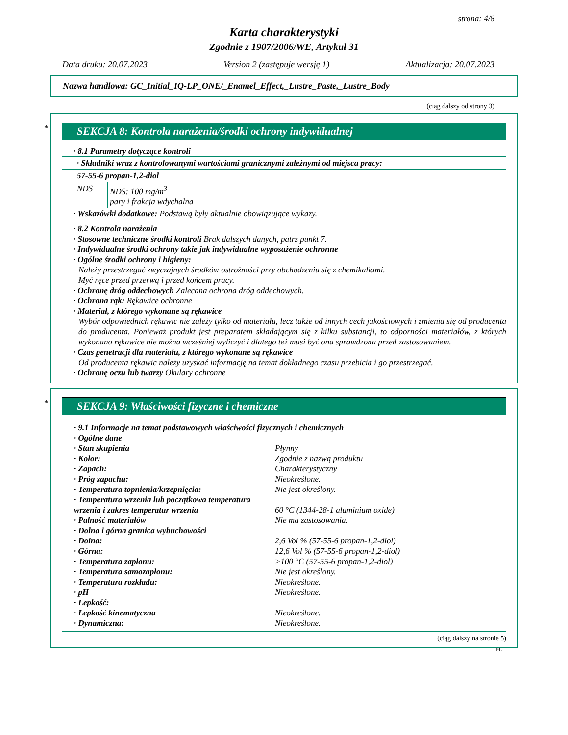strona: 4/8
Karta charakterystyki
Zgodnie z 1907/2006/WE, Artykuł 31
Data druku: 20.07.2023 Version 2 (zastępuje wersję 1) Aktualizacja: 20.07.2023
Nazwa handlowa: GC_Initial_IQ-LP_ONE/_Enamel_Effect,_Lustre_Paste,_Lustre_Body
(ciąg dalszy od strony 3)
*
SEKCJA 8: Kontrola narażenia/środki ochrony indywidualnej
· 8.1 Parametry dotyczące kontroli
| · Składniki wraz z kontrolowanymi wartościami granicznymi zależnymi od miejsca pracy: | |
| 57-55-6 propan-1,2-diol | |
| NDS | NDS: 100 mg/m<sup>3</sup> pary i frakcja wdychalna |
· Wskazówki dodatkowe: Podstawą były aktualnie obowiązujące wykazy.
· 8.2 Kontrola narażenia
· Stosowne techniczne środki kontroli Brak dalszych danych, patrz punkt 7.
· Indywidualne środki ochrony takie jak indywidualne wyposażenie ochronne
· Ogólne środki ochrony i higieny:
Należy przestrzegać zwyczajnych środków ostrożności przy obchodzeniu się z chemikaliami.
Myć ręce przed przerwą i przed końcem pracy.
· Ochronę dróg oddechowych Zalecana ochrona dróg oddechowych.
· Ochrona rąk: Rękawice ochronne
· Materiał, z którego wykonane są rękawice
Wybór odpowiednich rękawic nie zależy tylko od materiału, lecz także od innych cech jakościowych i zmienia się od producenta do producenta. Ponieważ produkt jest preparatem składającym się z kilku substancji, to odporności materiałów, z których wykonano rękawice nie można wcześniej wyliczyć i dlatego też musi być ona sprawdzona przed zastosowaniem.
· Czas penetracji dla materiału, z którego wykonane są rękawice
Od producenta rękawic należy uzyskać informację na temat dokładnego czasu przebicia i go przestrzegać.
· Ochronę oczu lub twarzy Okulary ochronne
*
SEKCJA 9: Właściwości fizyczne i chemiczne
· 9.1 Informacje na temat podstawowych właściwości fizycznych i chemicznych
· Ogólne dane
| · Stan skupienia | Płynny |
| · Kolor: | Zgodnie z nazwą produktu |
| · Zapach: | Charakterystyczny |
| · Próg zapachu: | Nieokreślone. |
| · Temperatura topnienia/krzepnięcia: | Nie jest określony. |
| · Temperatura wrzenia lub początkowa temperatura wrzenia i zakres temperatur wrzenia | 60 °C (1344-28-1 aluminium oxide) |
| · Palność materiałów | Nie ma zastosowania. |
| · Dolna i górna granica wybuchowości | |
| · Dolna: | 2,6 Vol % (57-55-6 propan-1,2-diol) |
| · Górna: | 12,6 Vol % (57-55-6 propan-1,2-diol) |
| · Temperatura zapłonu: | >100 °C (57-55-6 propan-1,2-diol) |
| · Temperatura samozapłonu: | Nie jest określony. |
| · Temperatura rozkładu: | Nieokreślone. |
| · pH | Nieokreślone. |
| · Lepkość: | |
| · Lepkość kinematyczna | Nieokreślone. |
| · Dynamiczna: | Nieokreślone. |
(ciąg dalszy na stronie 5)
PL